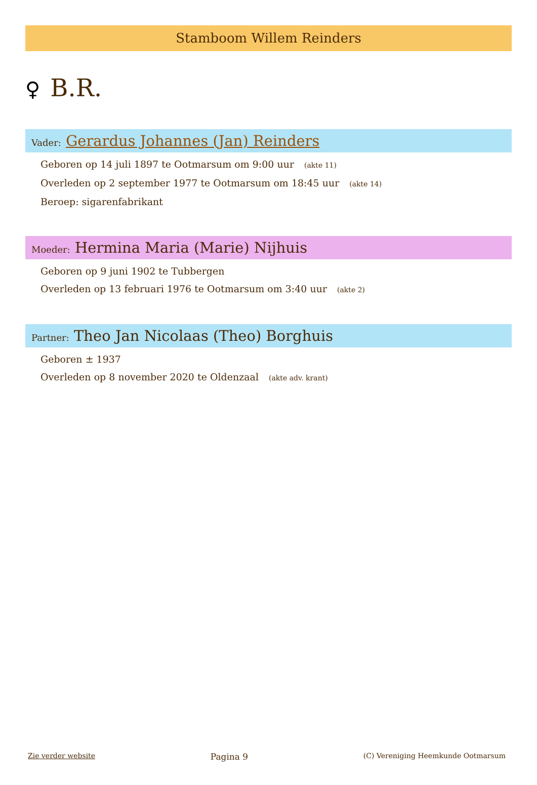Stamboom Willem Reinders
♀ B.R.
Vader: Gerardus Johannes (Jan) Reinders
Geboren op 14 juli 1897 te Ootmarsum om 9:00 uur (akte 11)
Overleden op 2 september 1977 te Ootmarsum om 18:45 uur (akte 14)
Beroep: sigarenfabrikant
Moeder: Hermina Maria (Marie) Nijhuis
Geboren op 9 juni 1902 te Tubbergen
Overleden op 13 februari 1976 te Ootmarsum om 3:40 uur (akte 2)
Partner: Theo Jan Nicolaas (Theo) Borghuis
Geboren ± 1937
Overleden op 8 november 2020 te Oldenzaal (akte adv. krant)
Zie verder website Pagina 9 (C) Vereniging Heemkunde Ootmarsum